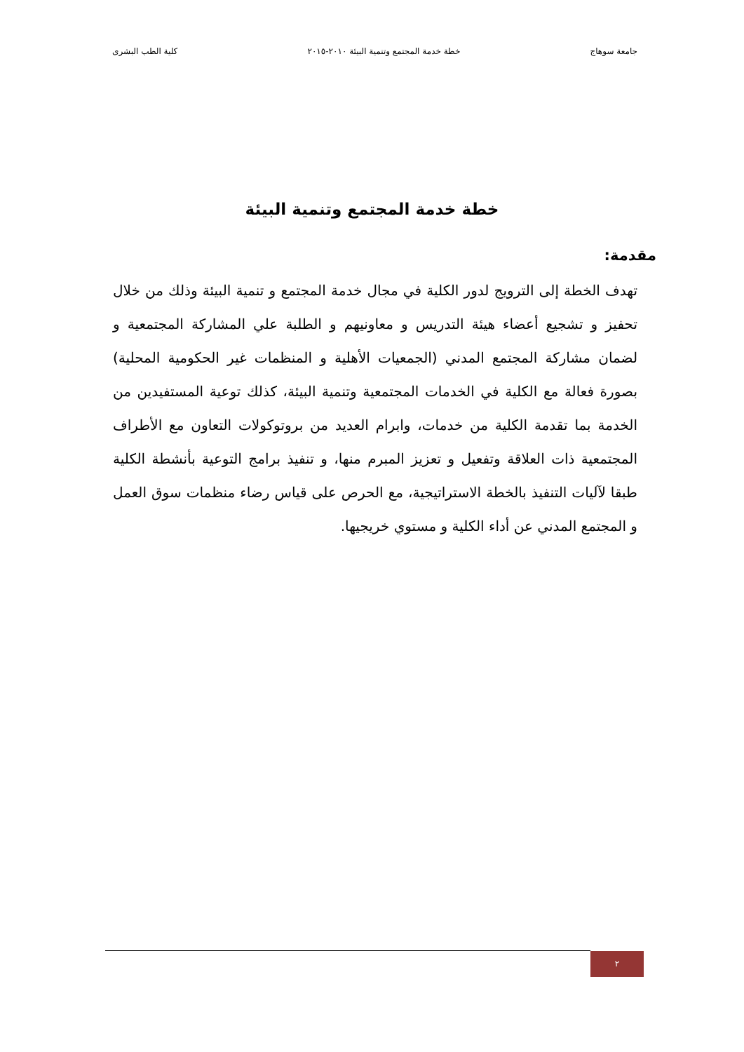جامعة سوهاج خطة خدمة المجتمع وتنمية البيئة ٢٠١٠-٢٠١٥ كلية الطب البشرى
خطة خدمة المجتمع وتنمية البيئة
مقدمة:
تهدف الخطة إلى الترويج لدور الكلية في مجال خدمة المجتمع و تنمية البيئة وذلك من خلال تحفيز و تشجيع أعضاء هيئة التدريس و معاونيهم و الطلبة علي المشاركة المجتمعية و لضمان مشاركة المجتمع المدني (الجمعيات الأهلية و المنظمات غير الحكومية المحلية) بصورة فعالة مع الكلية في الخدمات المجتمعية وتنمية البيئة، كذلك توعية المستفيدين من الخدمة بما تقدمة الكلية من خدمات، وابرام العديد من بروتوكولات التعاون مع الأطراف المجتمعية ذات العلاقة وتفعيل و تعزيز المبرم منها، و تنفيذ برامج التوعية بأنشطة الكلية طبقا لآليات التنفيذ بالخطة الاستراتيجية، مع الحرص على قياس رضاء منظمات سوق العمل و المجتمع المدني عن أداء الكلية و مستوي خريجيها.
٢